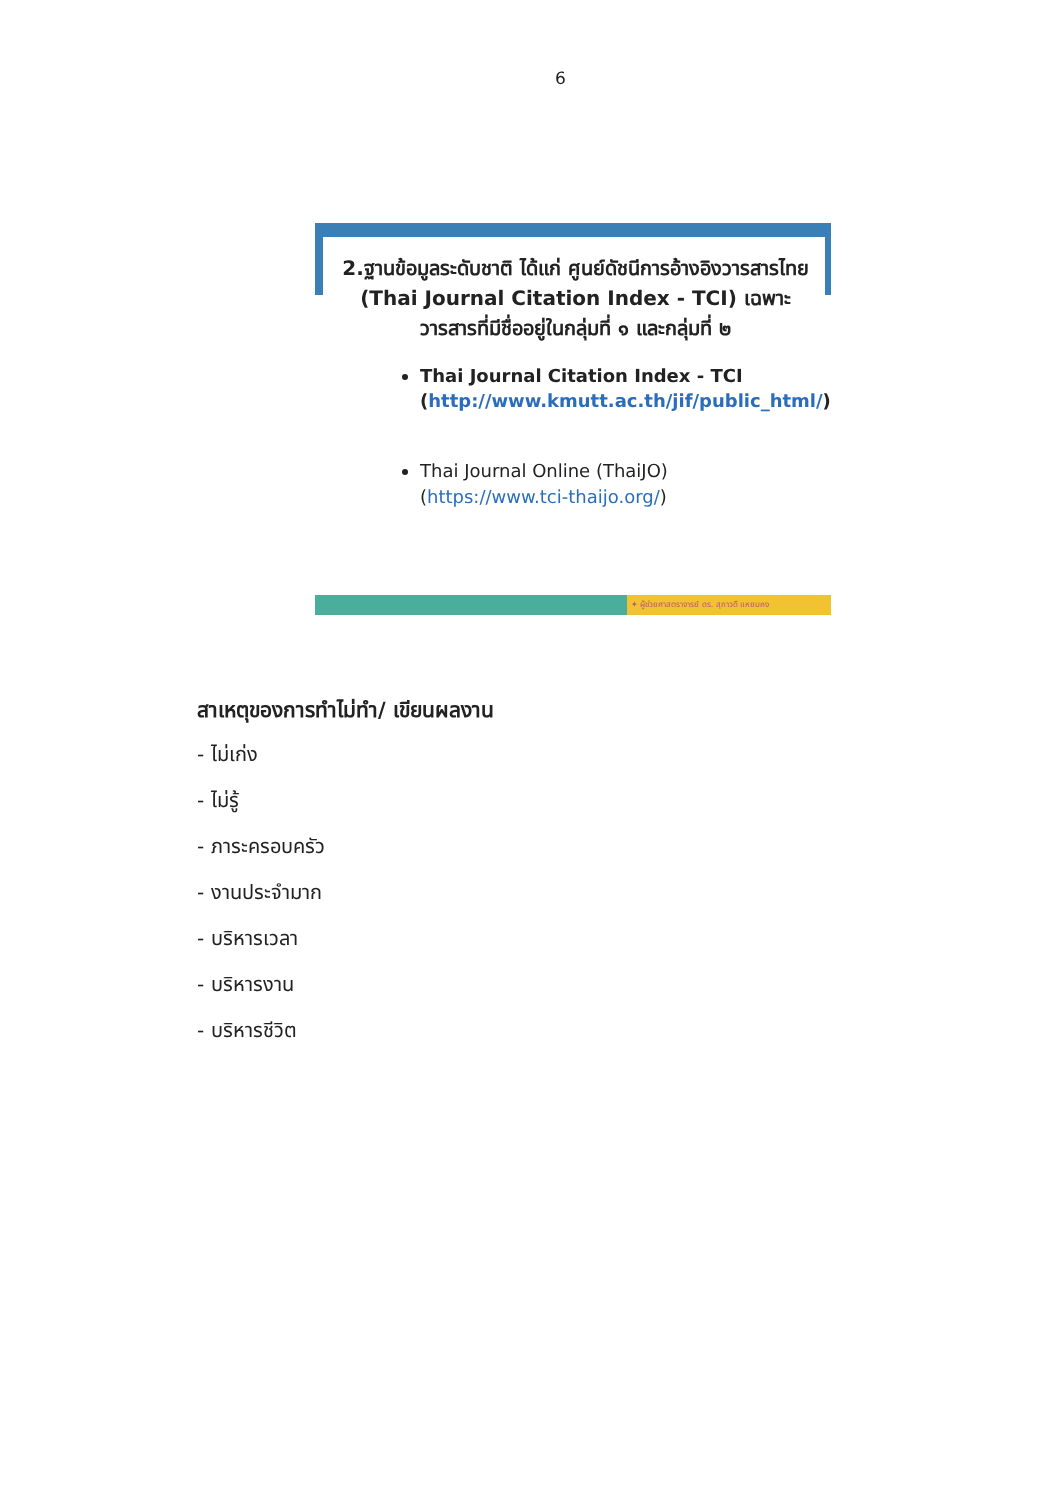6
2.ฐานข้อมูลระดับชาติ ได้แก่ ศูนย์ดัชนีการอ้างอิงวารสารไทย (Thai Journal Citation Index - TCI) เฉพาะวารสารที่มีชื่ออยู่ในกลุ่มที่ ๑ และกลุ่มที่ ๒
Thai Journal Citation Index - TCI (http://www.kmutt.ac.th/jif/public_html/)
Thai Journal Online (ThaiJO) (https://www.tci-thaijo.org/)
✦ ผู้ช่วยศาสตราจารย์ ดร. สุภาวดี แหยมคง
สาเหตุของการทำไม่ทำ/ เขียนผลงาน
- ไม่เก่ง
- ไม่รู้
- ภาระครอบครัว
- งานประจำมาก
- บริหารเวลา
- บริหารงาน
- บริหารชีวิต